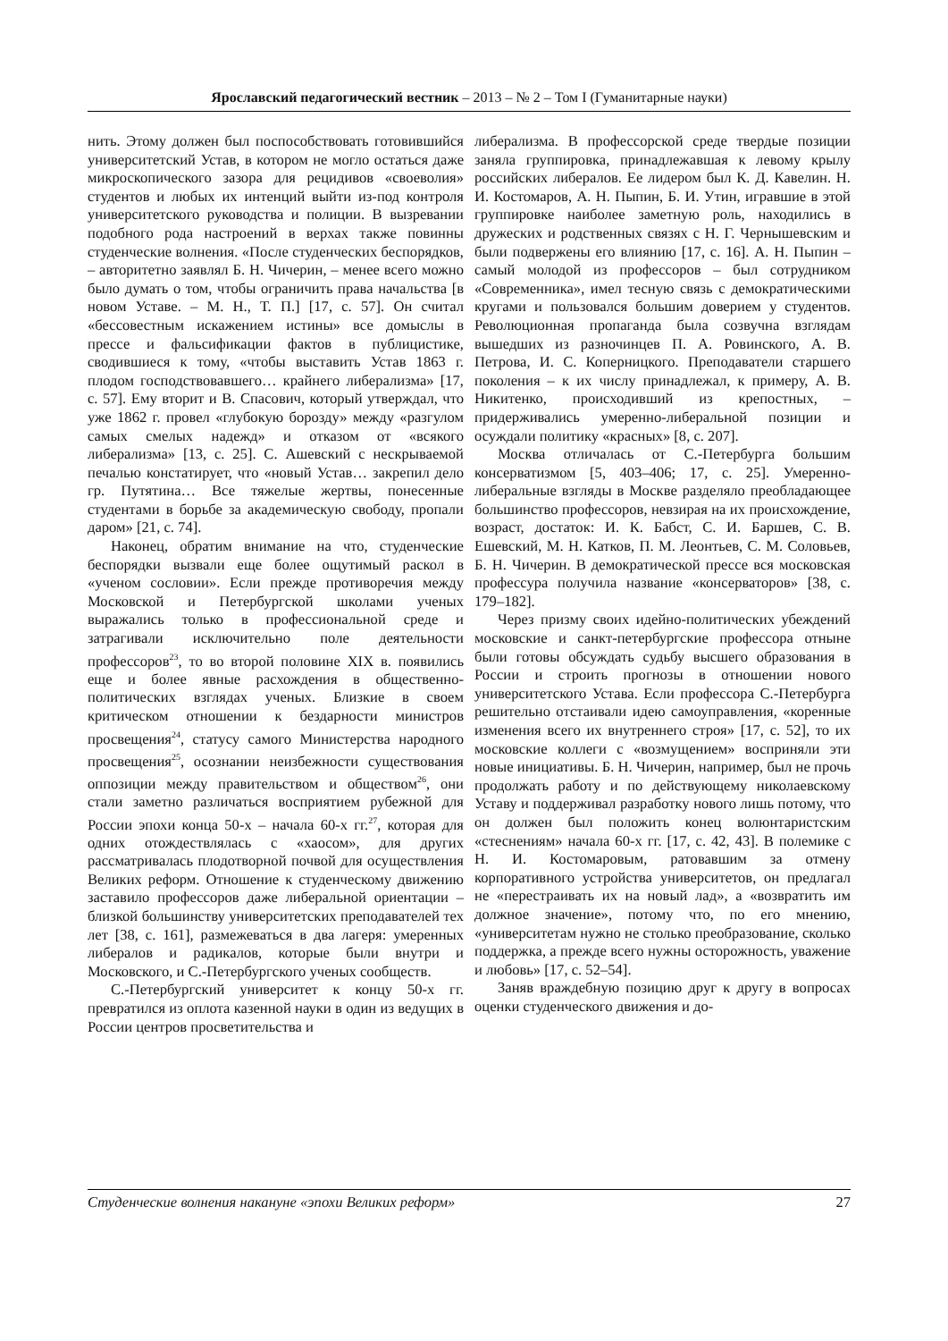Ярославский педагогический вестник – 2013 – № 2 – Том I (Гуманитарные науки)
нить. Этому должен был поспособствовать готовившийся университетский Устав, в котором не могло остаться даже микроскопического зазора для рецидивов «своеволия» студентов и любых их интенций выйти из-под контроля университетского руководства и полиции. В вызревании подобного рода настроений в верхах также повинны студенческие волнения. «После студенческих беспорядков, – авторитетно заявлял Б. Н. Чичерин, – менее всего можно было думать о том, чтобы ограничить права начальства [в новом Уставе. – М. Н., Т. П.] [17, с. 57]. Он считал «бессовестным искажением истины» все домыслы в прессе и фальсификации фактов в публицистике, сводившиеся к тому, «чтобы выставить Устав 1863 г. плодом господствовавшего… крайнего либерализма» [17, с. 57]. Ему вторит и В. Спасович, который утверждал, что уже 1862 г. провел «глубокую борозду» между «разгулом самых смелых надежд» и отказом от «всякого либерализма» [13, с. 25]. С. Ашевский с нескрываемой печалью констатирует, что «новый Устав… закрепил дело гр. Путятина… Все тяжелые жертвы, понесенные студентами в борьбе за академическую свободу, пропали даром» [21, с. 74].
Наконец, обратим внимание на что, студенческие беспорядки вызвали еще более ощутимый раскол в «ученом сословии». Если прежде противоречия между Московской и Петербургской школами ученых выражались только в профессиональной среде и затрагивали исключительно поле деятельности профессоров<sup>23</sup>, то во второй половине XIX в. появились еще и более явные расхождения в общественно-политических взглядах ученых. Близкие в своем критическом отношении к бездарности министров просвещения<sup>24</sup>, статусу самого Министерства народного просвещения<sup>25</sup>, осознании неизбежности существования оппозиции между правительством и обществом<sup>26</sup>, они стали заметно различаться восприятием рубежной для России эпохи конца 50-х – начала 60-х гг.<sup>27</sup>, которая для одних отождествлялась с «хаосом», для других рассматривалась плодотворной почвой для осуществления Великих реформ. Отношение к студенческому движению заставило профессоров даже либеральной ориентации – близкой большинству университетских преподавателей тех лет [38, с. 161], размежеваться в два лагеря: умеренных либералов и радикалов, которые были внутри и Московского, и С.-Петербургского ученых сообществ.
С.-Петербургский университет к концу 50-х гг. превратился из оплота казенной науки в один из ведущих в России центров просветительства и
либерализма. В профессорской среде твердые позиции заняла группировка, принадлежавшая к левому крылу российских либералов. Ее лидером был К. Д. Кавелин. Н. И. Костомаров, А. Н. Пыпин, Б. И. Утин, игравшие в этой группировке наиболее заметную роль, находились в дружеских и родственных связях с Н. Г. Чернышевским и были подвержены его влиянию [17, с. 16]. А. Н. Пыпин – самый молодой из профессоров – был сотрудником «Современника», имел тесную связь с демократическими кругами и пользовался большим доверием у студентов. Революционная пропаганда была созвучна взглядам вышедших из разночинцев П. А. Ровинского, А. В. Петрова, И. С. Коперницкого. Преподаватели старшего поколения – к их числу принадлежал, к примеру, А. В. Никитенко, происходивший из крепостных, – придерживались умеренно-либеральной позиции и осуждали политику «красных» [8, с. 207].
Москва отличалась от С.-Петербурга большим консерватизмом [5, 403–406; 17, с. 25]. Умеренно-либеральные взгляды в Москве разделяло преобладающее большинство профессоров, невзирая на их происхождение, возраст, достаток: И. К. Бабст, С. И. Баршев, С. В. Ешевский, М. Н. Катков, П. М. Леонтьев, С. М. Соловьев, Б. Н. Чичерин. В демократической прессе вся московская профессура получила название «консерваторов» [38, с. 179–182].
Через призму своих идейно-политических убеждений московские и санкт-петербургские профессора отныне были готовы обсуждать судьбу высшего образования в России и строить прогнозы в отношении нового университетского Устава. Если профессора С.-Петербурга решительно отстаивали идею самоуправления, «коренные изменения всего их внутреннего строя» [17, с. 52], то их московские коллеги с «возмущением» восприняли эти новые инициативы. Б. Н. Чичерин, например, был не прочь продолжать работу и по действующему николаевскому Уставу и поддерживал разработку нового лишь потому, что он должен был положить конец волюнтаристским «стеснениям» начала 60-х гг. [17, с. 42, 43]. В полемике с Н. И. Костомаровым, ратовавшим за отмену корпоративного устройства университетов, он предлагал не «перестраивать их на новый лад», а «возвратить им должное значение», потому что, по его мнению, «университетам нужно не столько преобразование, сколько поддержка, а прежде всего нужны осторожность, уважение и любовь» [17, с. 52–54].
Заняв враждебную позицию друг к другу в вопросах оценки студенческого движения и до-
Студенческие волнения накануне «эпохи Великих реформ» 27